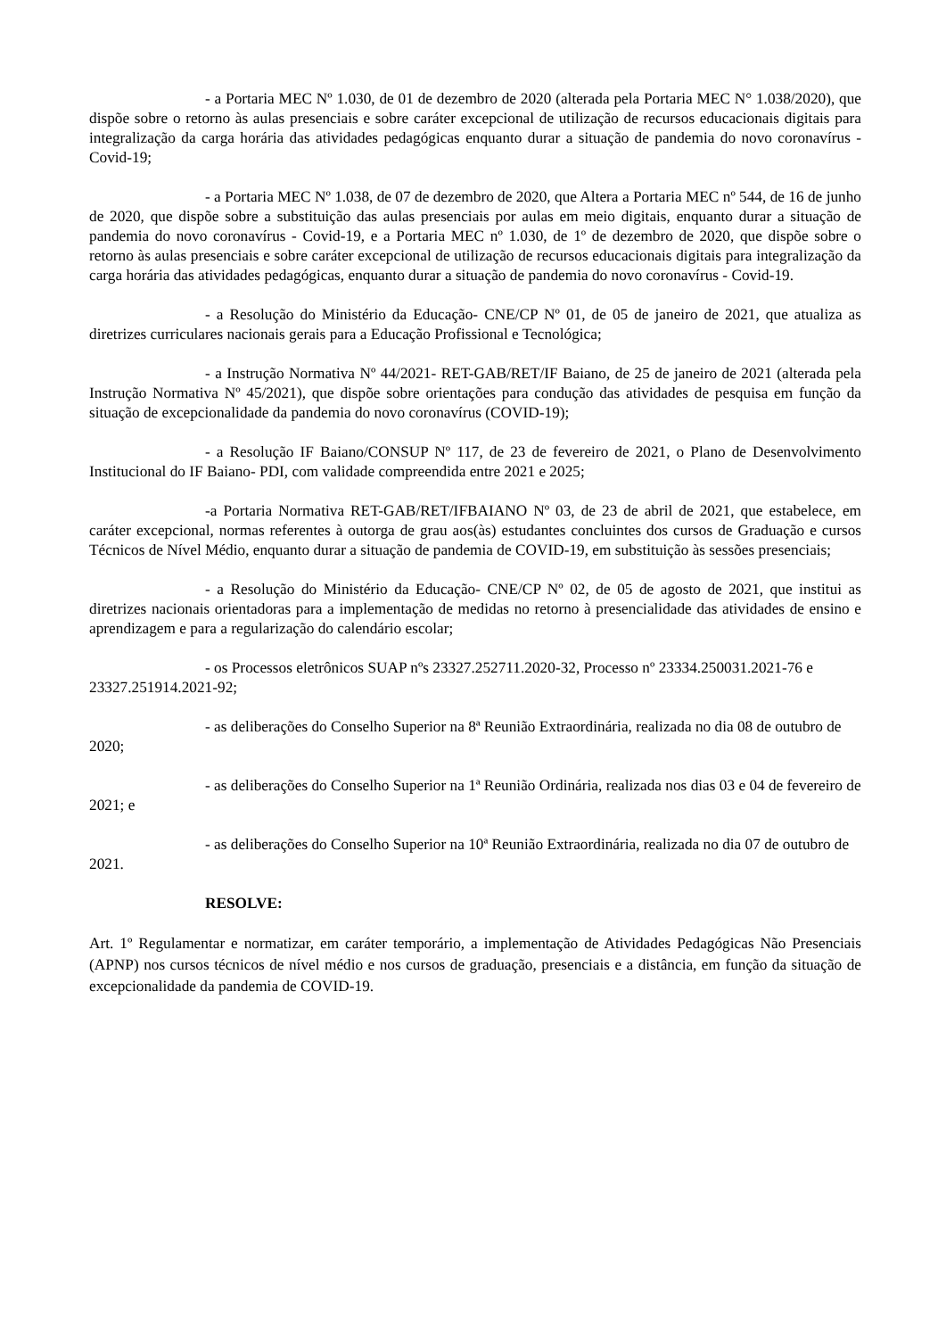- a Portaria MEC Nº 1.030, de 01 de dezembro de 2020 (alterada pela Portaria MEC N° 1.038/2020), que dispõe sobre o retorno às aulas presenciais e sobre caráter excepcional de utilização de recursos educacionais digitais para integralização da carga horária das atividades pedagógicas enquanto durar a situação de pandemia do novo coronavírus - Covid-19;
- a Portaria MEC Nº 1.038, de 07 de dezembro de 2020, que Altera a Portaria MEC nº 544, de 16 de junho de 2020, que dispõe sobre a substituição das aulas presenciais por aulas em meio digitais, enquanto durar a situação de pandemia do novo coronavírus - Covid-19, e a Portaria MEC nº 1.030, de 1º de dezembro de 2020, que dispõe sobre o retorno às aulas presenciais e sobre caráter excepcional de utilização de recursos educacionais digitais para integralização da carga horária das atividades pedagógicas, enquanto durar a situação de pandemia do novo coronavírus - Covid-19.
- a Resolução do Ministério da Educação- CNE/CP Nº 01, de 05 de janeiro de 2021, que atualiza as diretrizes curriculares nacionais gerais para a Educação Profissional e Tecnológica;
- a Instrução Normativa Nº 44/2021- RET-GAB/RET/IF Baiano, de 25 de janeiro de 2021 (alterada pela Instrução Normativa Nº 45/2021), que dispõe sobre orientações para condução das atividades de pesquisa em função da situação de excepcionalidade da pandemia do novo coronavírus (COVID-19);
- a Resolução IF Baiano/CONSUP Nº 117, de 23 de fevereiro de 2021, o Plano de Desenvolvimento Institucional do IF Baiano- PDI, com validade compreendida entre 2021 e 2025;
-a Portaria Normativa RET-GAB/RET/IFBAIANO Nº 03, de 23 de abril de 2021, que estabelece, em caráter excepcional, normas referentes à outorga de grau aos(às) estudantes concluintes dos cursos de Graduação e cursos Técnicos de Nível Médio, enquanto durar a situação de pandemia de COVID-19, em substituição às sessões presenciais;
- a Resolução do Ministério da Educação- CNE/CP Nº 02, de 05 de agosto de 2021, que institui as diretrizes nacionais orientadoras para a implementação de medidas no retorno à presencialidade das atividades de ensino e aprendizagem e para a regularização do calendário escolar;
- os Processos eletrônicos SUAP nºs 23327.252711.2020-32, Processo nº 23334.250031.2021-76 e 23327.251914.2021-92;
- as deliberações do Conselho Superior na 8ª Reunião Extraordinária, realizada no dia 08 de outubro de 2020;
- as deliberações do Conselho Superior na 1ª Reunião Ordinária, realizada nos dias 03 e 04 de fevereiro de 2021; e
- as deliberações do Conselho Superior na 10ª Reunião Extraordinária, realizada no dia 07 de outubro de 2021.
RESOLVE:
Art. 1º Regulamentar e normatizar, em caráter temporário, a implementação de Atividades Pedagógicas Não Presenciais (APNP) nos cursos técnicos de nível médio e nos cursos de graduação, presenciais e a distância, em função da situação de excepcionalidade da pandemia de COVID-19.